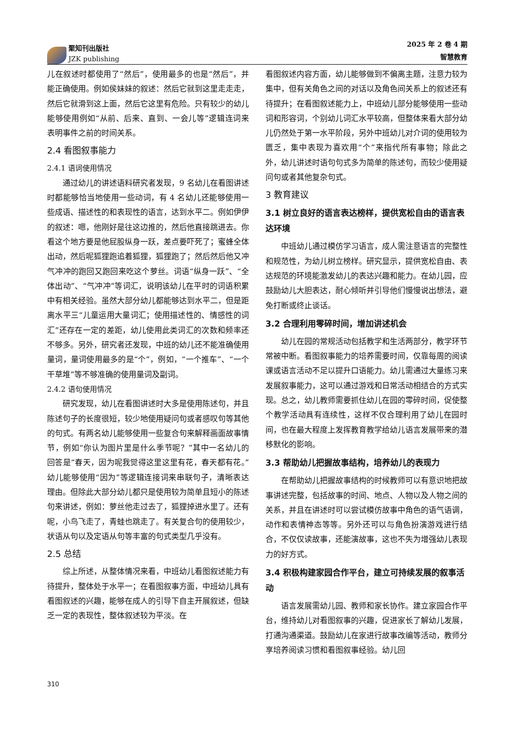聚知刊出版社
JZK publishing
2025 年 2 卷 4 期
智慧教育
儿在叙述时都使用了“然后”，使用最多的也是“然后”，并能正确使用。例如侯妹妹的叙述：然后它就到这里走走走，然后它就滑到这上面，然后它这里有危险。只有较少的幼儿能够使用例如“从前、后来、直到、一会儿等”逻辑连词来表明事件之前的时间关系。
2.4 看图叙事能力
2.4.1 语词使用情况
通过幼儿的讲述语料研究者发现，9 名幼儿在看图讲述时都能够恰当地使用一些动词，有 4 名幼儿还能够使用一些成语、描述性的和表现性的语言，达到水平二。例如伊伊的叙述：嗯，他刚好是往这边推的，然后他直接跳进去。你看这个地方要是他屁股纵身一跃，差点要吓死了；蜜蜂全体出动，然后呢狐狸跑追着狐狸，狐狸跑了；然后然后他又冲气冲冲的跑回又跑回来吃这个萝丝。词语“纵身一跃”、“全体出动”、“气冲冲”等词汇，说明该幼儿在平时的词语积累中有相关经验。虽然大部分幼儿都能够达到水平二，但是距离水平三“儿童运用大量词汇；使用描述性的、情感性的词汇”还存在一定的差距，幼儿使用此类词汇的次数和频率还不够多。另外，研究者还发现，中班的幼儿还不能准确使用量词，量词使用最多的是“个”，例如，“一个推车”、“一个干草堆”等不够准确的使用量词及副词。
2.4.2 语句使用情况
研究发现，幼儿在看图讲述时大多是使用陈述句，并且陈述句子的长度很短，较少地使用疑问句或者感叹句等其他的句式。有两名幼儿能够使用一些复合句来解释画面故事情节，例如“你认为图片里是什么季节呢？”其中一名幼儿的回答是“春天，因为呢我觉得这里这里有花，春天都有花。”幼儿能够使用“因为”等逻辑连接词来串联句子，清晰表达理由。但除此大部分幼儿都只是使用较为简单且短小的陈述句来讲述，例如：萝丝他走过去了，狐狸掉进水里了。还有呢，小鸟飞走了，青蛙也跳走了。有关复合句的使用较少，状语从句以及定语从句等丰富的句式类型几乎没有。
2.5 总结
综上所述，从整体情况来看，中班幼儿看图叙述能力有待提升，整体处于水平一；在看图叙事方面，中班幼儿具有看图叙述的兴趣，能够在成人的引导下自主开展叙述，但缺乏一定的表现性，整体叙述较为平淡。在
看图叙述内容方面，幼儿能够做到不偏离主题，注意力较为集中，但有关角色之间的对话以及角色间关系上的叙述还有待提升；在看图叙述能力上，中班幼儿部分能够使用一些动词和形容词，个别幼儿词汇水平较高，但整体来看大部分幼儿仍然处于第一水平阶段，另外中班幼儿对介词的使用较为匮乏，集中表现为喜欢用“个”来指代所有事物；除此之外，幼儿讲述时语句句式多为简单的陈述句，而较少使用疑问句或者其他复杂句式。
3 教育建议
3.1 树立良好的语言表达榜样，提供宽松自由的语言表达环境
中班幼儿通过模仿学习语言，成人需注意语言的完整性和规范性，为幼儿树立榜样。研究显示，提供宽松自由、表达规范的环境能激发幼儿的表达兴趣和能力。在幼儿园，应鼓励幼儿大胆表达，耐心倾听并引导他们慢慢说出想法，避免打断或终止谈话。
3.2 合理利用零碎时间，增加讲述机会
幼儿在园的常规活动包括教学和生活两部分，教学环节常被中断。看图叙事能力的培养需要时间，仅靠每周的阅读课或语言活动不足以提升口语能力。幼儿需通过大量练习来发展叙事能力，这可以通过游戏和日常活动相结合的方式实现。总之，幼儿教师需要抓住幼儿在园的零碎时间，促使整个教学活动具有连续性，这样不仅合理利用了幼儿在园时间，也在最大程度上发挥教育教学给幼儿语言发展带来的潜移默化的影响。
3.3 帮助幼儿把握故事结构，培养幼儿的表现力
在帮助幼儿把握故事结构的时候教师可以有意识地把故事讲述完整，包括故事的时间、地点、人物以及人物之间的关系，并且在讲述时可以尝试模仿故事中角色的语气语调，动作和表情神态等等。另外还可以与角色扮演游戏进行结合，不仅仅读故事，还能演故事，这也不失为增强幼儿表现力的好方式。
3.4 积极构建家园合作平台，建立可持续发展的叙事活动
语言发展需幼儿园、教师和家长协作。建立家园合作平台，维持幼儿对看图叙事的兴趣，促进家长了解幼儿发展，打通沟通渠道。鼓励幼儿在家进行故事改编等活动，教师分享培养阅读习惯和看图叙事经验。幼儿回
310